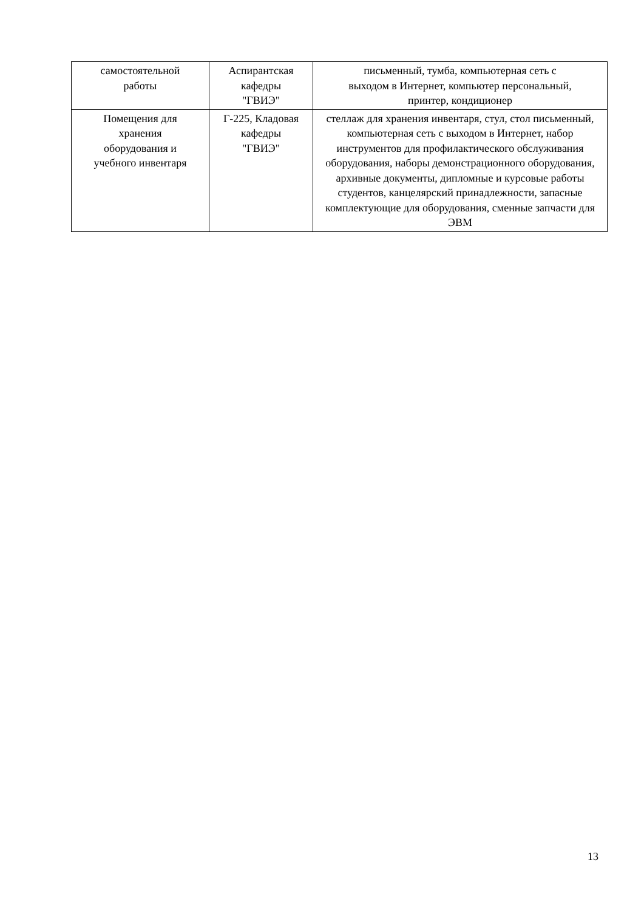| самостоятельной работы | Аспирантская кафедры "ГВИЭ" | письменный, тумба, компьютерная сеть с выходом в Интернет, компьютер персональный, принтер, кондиционер |
| Помещения для хранения оборудования и учебного инвентаря | Г-225, Кладовая кафедры "ГВИЭ" | стеллаж для хранения инвентаря, стул, стол письменный, компьютерная сеть с выходом в Интернет, набор инструментов для профилактического обслуживания оборудования, наборы демонстрационного оборудования, архивные документы, дипломные и курсовые работы студентов, канцелярский принадлежности, запасные комплектующие для оборудования, сменные запчасти для ЭВМ |
13